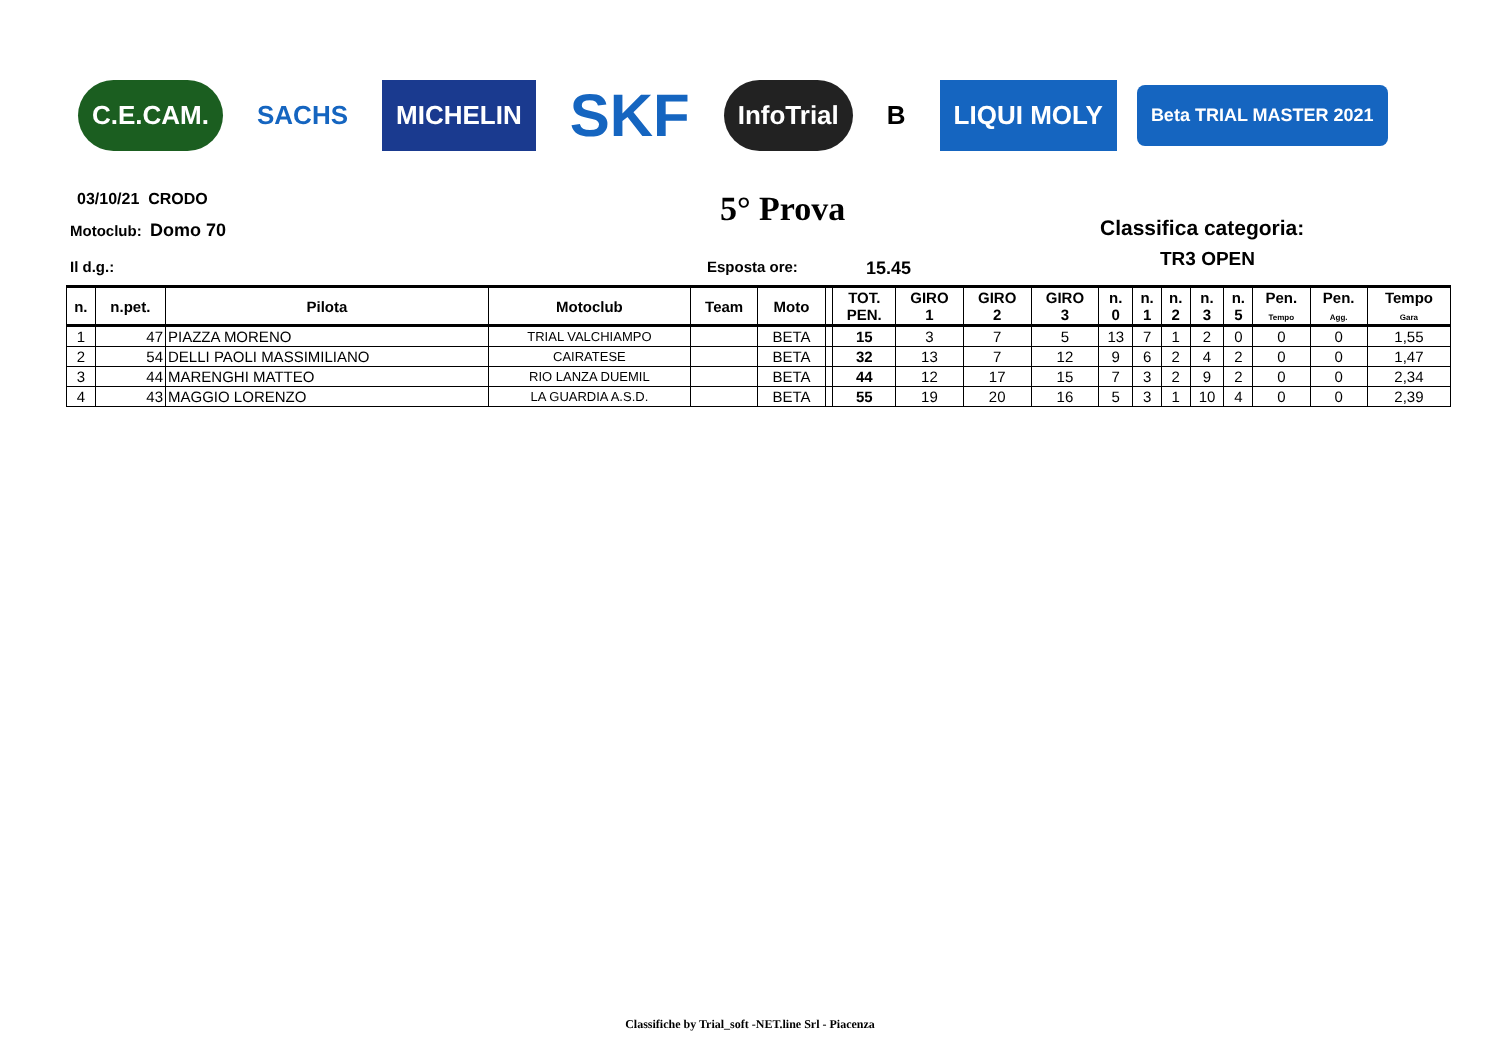C.E.CAM. SACHS MICHELIN SKF InfoTrial B LIQUI MOLY Beta TRIAL MASTER 2021
03/10/21 CRODO
Motoclub: Domo 70 5° Prova Classifica categoria:
TR3 OPEN
Il d.g.: Esposta ore: 15.45
| n. | n.pet. | Pilota | Motoclub | Team | Moto | | TOT. PEN. | GIRO 1 | GIRO 2 | GIRO 3 | n. 0 | n. 1 | n. 2 | n. 3 | n. 5 | Pen. Tempo | Pen. Agg. | Tempo Gara |
| --- | --- | --- | --- | --- | --- | --- | --- | --- | --- | --- | --- | --- | --- | --- | --- | --- | --- | --- |
| 1 | 47 | PIAZZA MORENO | TRIAL VALCHIAMPO | | BETA | | 15 | 3 | 7 | 5 | 13 | 7 | 1 | 2 | 0 | 0 | 0 | 1,55 |
| 2 | 54 | DELLI PAOLI MASSIMILIANO | CAIRATESE | | BETA | | 32 | 13 | 7 | 12 | 9 | 6 | 2 | 4 | 2 | 0 | 0 | 1,47 |
| 3 | 44 | MARENGHI MATTEO | RIO LANZA DUEMIL | | BETA | | 44 | 12 | 17 | 15 | 7 | 3 | 2 | 9 | 2 | 0 | 0 | 2,34 |
| 4 | 43 | MAGGIO LORENZO | LA GUARDIA A.S.D. | | BETA | | 55 | 19 | 20 | 16 | 5 | 3 | 1 | 10 | 4 | 0 | 0 | 2,39 |
Classifiche by Trial_soft -NET.line Srl - Piacenza